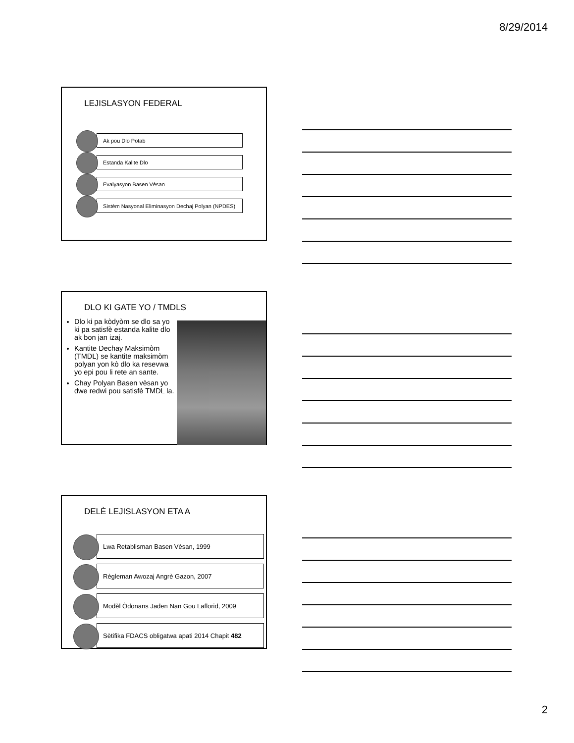8/29/2014
LEJISLASYON FEDERAL
Ak pou Dlo Potab
Estanda Kalite Dlo
Evalyasyon Basen Vèsan
Sistèm Nasyonal Eliminasyon Dechaj Polyan (NPDES)
DLO KI GATE YO / TMDLS
Dlo ki pa kòdyòm se dlo sa yo ki pa satisfè estanda kalite dlo ak bon jan izaj.
Kantite Dechay Maksimòm (TMDL) se kantite maksimòm polyan yon kò dlo ka resevwa yo epi pou li rete an sante.
Chay Polyan Basen vèsan yo dwe redwi pou satisfè TMDL la.
DELÈ LEJISLASYON ETA A
Lwa Retablisman Basen Vèsan, 1999
Règleman Awozaj Angrè Gazon, 2007
Modèl Òdonans Jaden Nan Gou Laflorid, 2009
Sètifika FDACS obligatwa apati 2014 Chapit 482
2